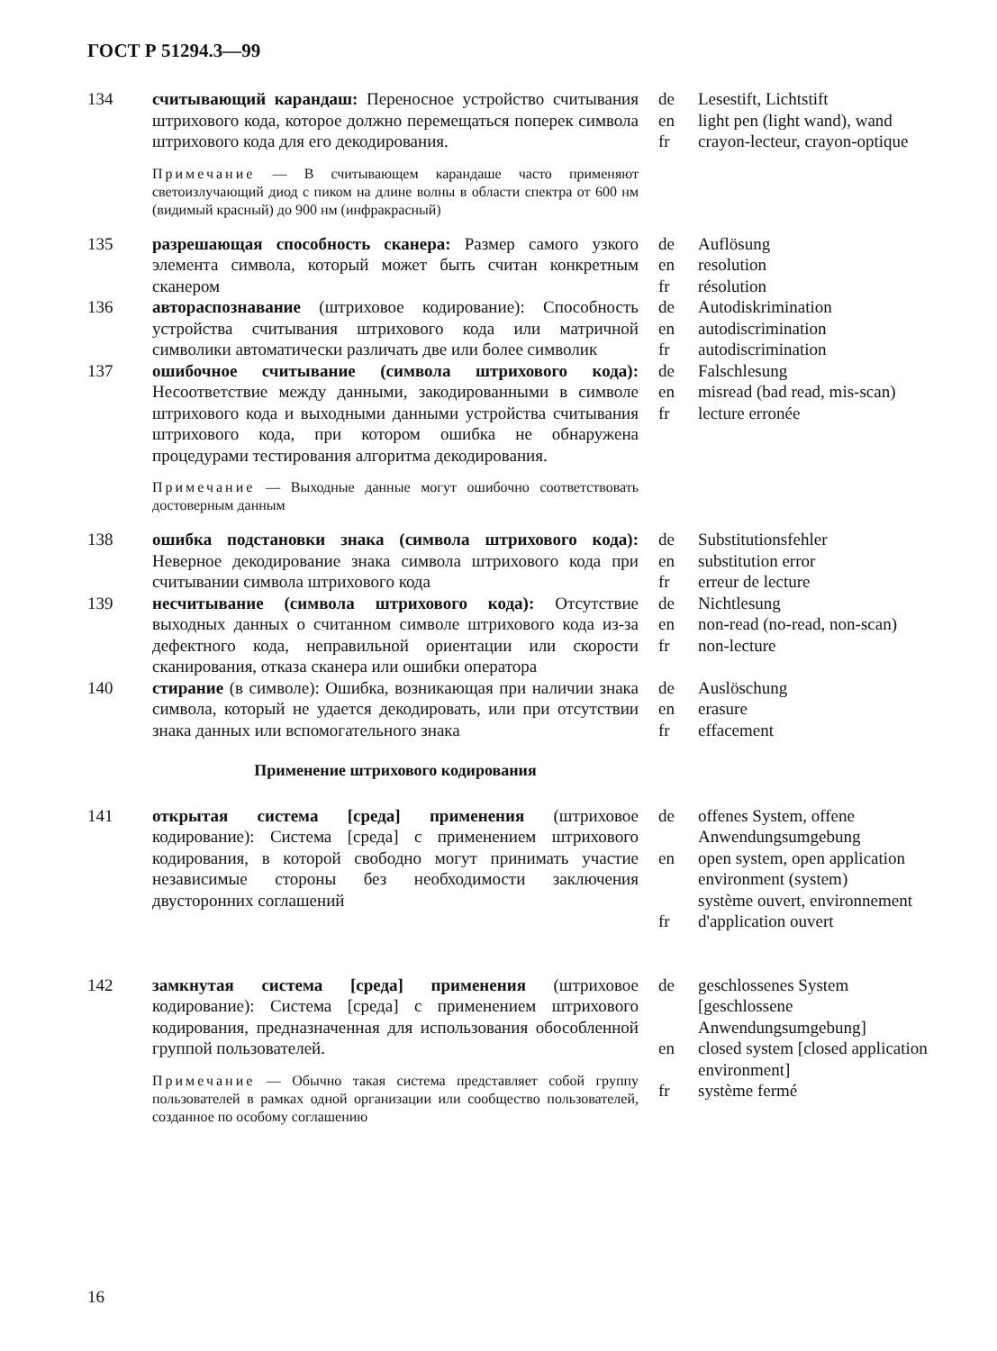ГОСТ Р 51294.3—99
134 считывающий карандаш: Переносное устройство считывания штрихового кода, которое должно перемещаться поперек символа штрихового кода для его декодирования.
Примечание — В считывающем карандаше часто применяют светоизлучающий диод с пиком на длине волны в области спектра от 600 нм (видимый красный) до 900 нм (инфракрасный)
de
en
fr
Lesestift, Lichtstift
light pen (light wand), wand
crayon-lecteur, crayon-optique
135 разрешающая способность сканера: Размер самого узкого элемента символа, который может быть считан конкретным сканером
de
en
fr
Auflösung
resolution
résolution
136 автораспознавание (штриховое кодирование): Способность устройства считывания штрихового кода или матричной символики автоматически различать две или более символик
de
en
fr
Autodiskrimination
autodiscrimination
autodiscrimination
137 ошибочное считывание (символа штрихового кода): Несоответствие между данными, закодированными в символе штрихового кода и выходными данными устройства считывания штрихового кода, при котором ошибка не обнаружена процедурами тестирования алгоритма декодирования.
Примечание — Выходные данные могут ошибочно соответствовать достоверным данным
de
en
fr
Falschlesung
misread (bad read, mis-scan)
lecture erronée
138 ошибка подстановки знака (символа штрихового кода): Неверное декодирование знака символа штрихового кода при считывании символа штрихового кода
de
en
fr
Substitutionsfehler
substitution error
erreur de lecture
139 несчитывание (символа штрихового кода): Отсутствие выходных данных о считанном символе штрихового кода из-за дефектного кода, неправильной ориентации или скорости сканирования, отказа сканера или ошибки оператора
de
en
fr
Nichtlesung
non-read (no-read, non-scan)
non-lecture
140 стирание (в символе): Ошибка, возникающая при наличии знака символа, который не удается декодировать, или при отсутствии знака данных или вспомогательного знака
de
en
fr
Auslöschung
erasure
effacement
Применение штрихового кодирования
141 открытая система [среда] применения (штриховое кодирование): Система [среда] с применением штрихового кодирования, в которой свободно могут принимать участие независимые стороны без необходимости заключения двусторонних соглашений
de
en
fr
offenes System, offene Anwendungsumgebung
open system, open application environment (system)
système ouvert, environnement d'application ouvert
142 замкнутая система [среда] применения (штриховое кодирование): Система [среда] с применением штрихового кодирования, предназначенная для использования обособленной группой пользователей.
Примечание — Обычно такая система представляет собой группу пользователей в рамках одной организации или сообщество пользователей, созданное по особому соглашению
de
en
fr
geschlossenes System [geschlossene Anwendungsumgebung]
closed system [closed application environment]
système fermé
16